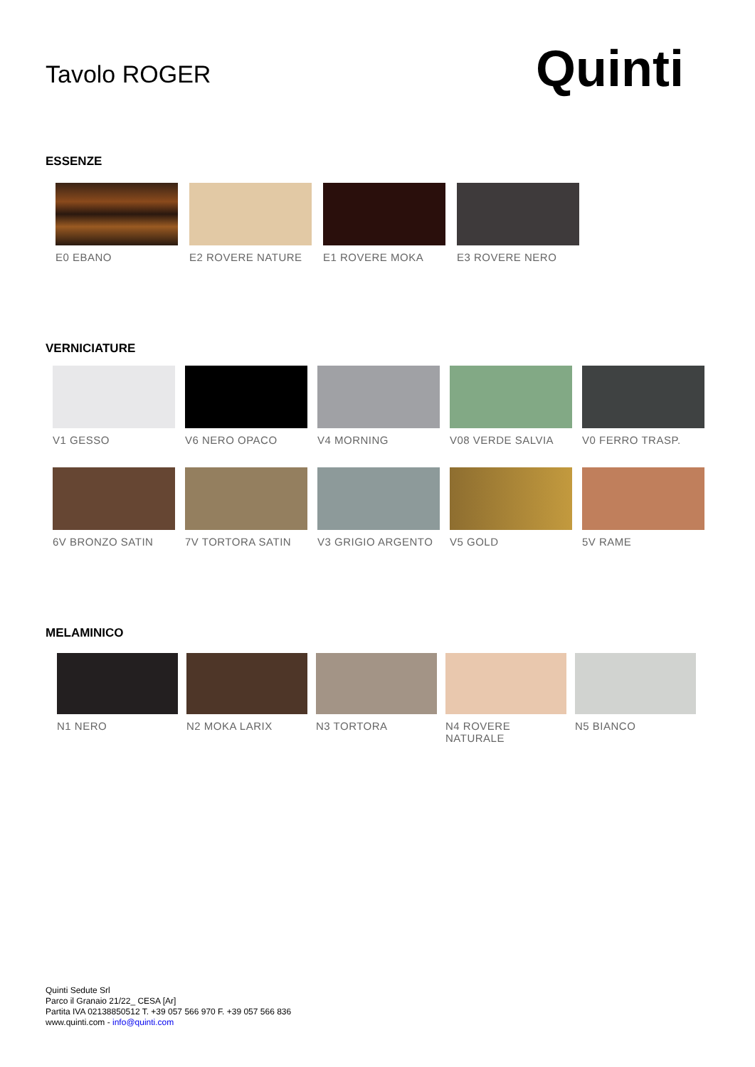Tavolo ROGER
Quinti
ESSENZE
E0 EBANO E2 ROVERE NATURE E1 ROVERE MOKA E3 ROVERE NERO
VERNICIATURE
V1 GESSO V6 NERO OPACO V4 MORNING V08 VERDE SALVIA V0 FERRO TRASP.
6V BRONZO SATIN 7V TORTORA SATIN V3 GRIGIO ARGENTO V5 GOLD 5V RAME
MELAMINICO
N1 NERO N2 MOKA LARIX N3 TORTORA N4 ROVERE NATURALE
N5 BIANCO
Quinti Sedute Srl
Parco il Granaio 21/22_ CESA [Ar]
Partita IVA 02138850512 T. +39 057 566 970 F. +39 057 566 836
www.quinti.com - info@quinti.com